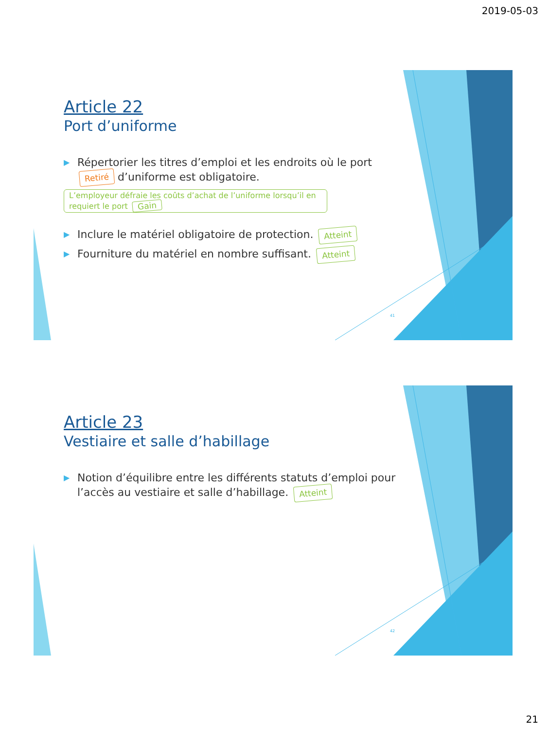2019-05-03
41
Article 22
Port d’uniforme
▶ Répertorier les titres d’emploi et les endroits où le port Retiré d’uniforme est obligatoire.
L’employeur défraie les coûts d’achat de l’uniforme lorsqu’il en requiert le port Gain
▶ Inclure le matériel obligatoire de protection. Atteint
▶ Fourniture du matériel en nombre suffisant. Atteint
42
Article 23
Vestiaire et salle d’habillage
▶ Notion d’équilibre entre les différents statuts d’emploi pour l’accès au vestiaire et salle d’habillage. Atteint
21